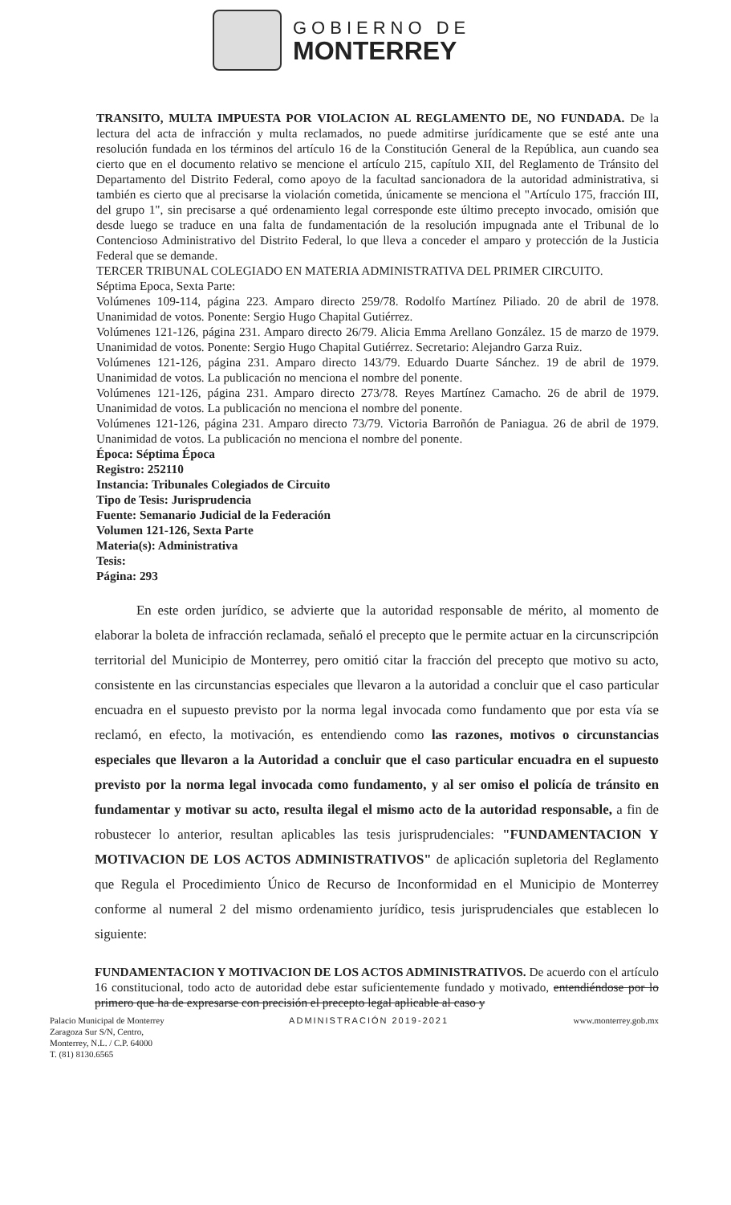GOBIERNO DE
MONTERREY
TRANSITO, MULTA IMPUESTA POR VIOLACION AL REGLAMENTO DE, NO FUNDADA. De la lectura del acta de infracción y multa reclamados, no puede admitirse jurídicamente que se esté ante una resolución fundada en los términos del artículo 16 de la Constitución General de la República, aun cuando sea cierto que en el documento relativo se mencione el artículo 215, capítulo XII, del Reglamento de Tránsito del Departamento del Distrito Federal, como apoyo de la facultad sancionadora de la autoridad administrativa, si también es cierto que al precisarse la violación cometida, únicamente se menciona el "Artículo 175, fracción III, del grupo 1", sin precisarse a qué ordenamiento legal corresponde este último precepto invocado, omisión que desde luego se traduce en una falta de fundamentación de la resolución impugnada ante el Tribunal de lo Contencioso Administrativo del Distrito Federal, lo que lleva a conceder el amparo y protección de la Justicia Federal que se demande.
TERCER TRIBUNAL COLEGIADO EN MATERIA ADMINISTRATIVA DEL PRIMER CIRCUITO.
Séptima Epoca, Sexta Parte:
Volúmenes 109-114, página 223. Amparo directo 259/78. Rodolfo Martínez Piliado. 20 de abril de 1978. Unanimidad de votos. Ponente: Sergio Hugo Chapital Gutiérrez.
Volúmenes 121-126, página 231. Amparo directo 26/79. Alicia Emma Arellano González. 15 de marzo de 1979. Unanimidad de votos. Ponente: Sergio Hugo Chapital Gutiérrez. Secretario: Alejandro Garza Ruiz.
Volúmenes 121-126, página 231. Amparo directo 143/79. Eduardo Duarte Sánchez. 19 de abril de 1979. Unanimidad de votos. La publicación no menciona el nombre del ponente.
Volúmenes 121-126, página 231. Amparo directo 273/78. Reyes Martínez Camacho. 26 de abril de 1979. Unanimidad de votos. La publicación no menciona el nombre del ponente.
Volúmenes 121-126, página 231. Amparo directo 73/79. Victoria Barroñón de Paniagua. 26 de abril de 1979. Unanimidad de votos. La publicación no menciona el nombre del ponente.
Época: Séptima Época
Registro: 252110
Instancia: Tribunales Colegiados de Circuito
Tipo de Tesis: Jurisprudencia
Fuente: Semanario Judicial de la Federación
Volumen 121-126, Sexta Parte
Materia(s): Administrativa
Tesis:
Página: 293
En este orden jurídico, se advierte que la autoridad responsable de mérito, al momento de elaborar la boleta de infracción reclamada, señaló el precepto que le permite actuar en la circunscripción territorial del Municipio de Monterrey, pero omitió citar la fracción del precepto que motivo su acto, consistente en las circunstancias especiales que llevaron a la autoridad a concluir que el caso particular encuadra en el supuesto previsto por la norma legal invocada como fundamento que por esta vía se reclamó, en efecto, la motivación, es entendiendo como las razones, motivos o circunstancias especiales que llevaron a la Autoridad a concluir que el caso particular encuadra en el supuesto previsto por la norma legal invocada como fundamento, y al ser omiso el policía de tránsito en fundamentar y motivar su acto, resulta ilegal el mismo acto de la autoridad responsable, a fin de robustecer lo anterior, resultan aplicables las tesis jurisprudenciales: "FUNDAMENTACION Y MOTIVACION DE LOS ACTOS ADMINISTRATIVOS" de aplicación supletoria del Reglamento que Regula el Procedimiento Único de Recurso de Inconformidad en el Municipio de Monterrey conforme al numeral 2 del mismo ordenamiento jurídico, tesis jurisprudenciales que establecen lo siguiente:
FUNDAMENTACION Y MOTIVACION DE LOS ACTOS ADMINISTRATIVOS. De acuerdo con el artículo 16 constitucional, todo acto de autoridad debe estar suficientemente fundado y motivado, entendiéndose por lo primero que ha de expresarse con precisión el precepto legal aplicable al caso y
Palacio Municipal de Monterrey
Zaragoza Sur S/N, Centro,
Monterrey, N.L. / C.P. 64000
T. (81) 8130.6565
ADMINISTRACIÓN 2019-2021 www.monterrey.gob.mx